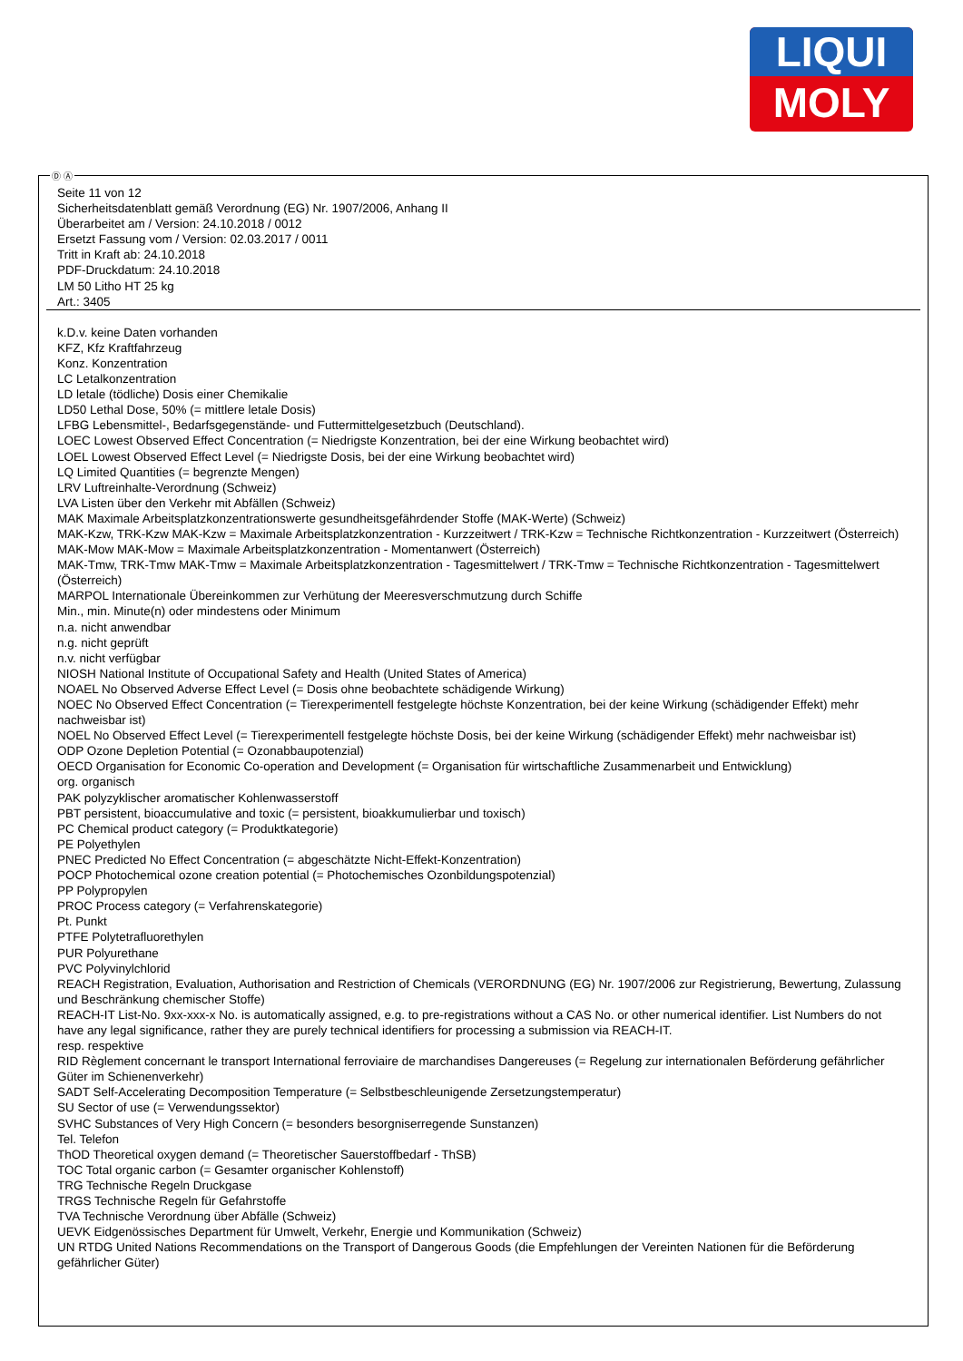LIQUI
MOLY
Ⓓ Ⓐ
Seite 11 von 12
Sicherheitsdatenblatt gemäß Verordnung (EG) Nr. 1907/2006, Anhang II
Überarbeitet am / Version: 24.10.2018 / 0012
Ersetzt Fassung vom / Version: 02.03.2017 / 0011
Tritt in Kraft ab: 24.10.2018
PDF-Druckdatum: 24.10.2018
LM 50 Litho HT 25 kg
Art.: 3405
k.D.v. keine Daten vorhanden
KFZ, Kfz Kraftfahrzeug
Konz. Konzentration
LC Letalkonzentration
LD letale (tödliche) Dosis einer Chemikalie
LD50 Lethal Dose, 50% (= mittlere letale Dosis)
LFBG Lebensmittel-, Bedarfsgegenstände- und Futtermittelgesetzbuch (Deutschland).
LOEC Lowest Observed Effect Concentration (= Niedrigste Konzentration, bei der eine Wirkung beobachtet wird)
LOEL Lowest Observed Effect Level (= Niedrigste Dosis, bei der eine Wirkung beobachtet wird)
LQ Limited Quantities (= begrenzte Mengen)
LRV Luftreinhalte-Verordnung (Schweiz)
LVA Listen über den Verkehr mit Abfällen (Schweiz)
MAK Maximale Arbeitsplatzkonzentrationswerte gesundheitsgefährdender Stoffe (MAK-Werte) (Schweiz)
MAK-Kzw, TRK-Kzw MAK-Kzw = Maximale Arbeitsplatzkonzentration - Kurzzeitwert / TRK-Kzw = Technische Richtkonzentration - Kurzzeitwert (Österreich)
MAK-Mow MAK-Mow = Maximale Arbeitsplatzkonzentration - Momentanwert (Österreich)
MAK-Tmw, TRK-Tmw MAK-Tmw = Maximale Arbeitsplatzkonzentration - Tagesmittelwert / TRK-Tmw = Technische Richtkonzentration - Tagesmittelwert (Österreich)
MARPOL Internationale Übereinkommen zur Verhütung der Meeresverschmutzung durch Schiffe
Min., min. Minute(n) oder mindestens oder Minimum
n.a. nicht anwendbar
n.g. nicht geprüft
n.v. nicht verfügbar
NIOSH National Institute of Occupational Safety and Health (United States of America)
NOAEL No Observed Adverse Effect Level (= Dosis ohne beobachtete schädigende Wirkung)
NOEC No Observed Effect Concentration (= Tierexperimentell festgelegte höchste Konzentration, bei der keine Wirkung (schädigender Effekt) mehr nachweisbar ist)
NOEL No Observed Effect Level (= Tierexperimentell festgelegte höchste Dosis, bei der keine Wirkung (schädigender Effekt) mehr nachweisbar ist)
ODP Ozone Depletion Potential (= Ozonabbaupotenzial)
OECD Organisation for Economic Co-operation and Development (= Organisation für wirtschaftliche Zusammenarbeit und Entwicklung)
org. organisch
PAK polyzyklischer aromatischer Kohlenwasserstoff
PBT persistent, bioaccumulative and toxic (= persistent, bioakkumulierbar und toxisch)
PC Chemical product category (= Produktkategorie)
PE Polyethylen
PNEC Predicted No Effect Concentration (= abgeschätzte Nicht-Effekt-Konzentration)
POCP Photochemical ozone creation potential (= Photochemisches Ozonbildungspotenzial)
PP Polypropylen
PROC Process category (= Verfahrenskategorie)
Pt. Punkt
PTFE Polytetrafluorethylen
PUR Polyurethane
PVC Polyvinylchlorid
REACH Registration, Evaluation, Authorisation and Restriction of Chemicals (VERORDNUNG (EG) Nr. 1907/2006 zur Registrierung, Bewertung, Zulassung und Beschränkung chemischer Stoffe)
REACH-IT List-No. 9xx-xxx-x No. is automatically assigned, e.g. to pre-registrations without a CAS No. or other numerical identifier. List Numbers do not have any legal significance, rather they are purely technical identifiers for processing a submission via REACH-IT.
resp. respektive
RID Règlement concernant le transport International ferroviaire de marchandises Dangereuses (= Regelung zur internationalen Beförderung gefährlicher Güter im Schienenverkehr)
SADT Self-Accelerating Decomposition Temperature (= Selbstbeschleunigende Zersetzungstemperatur)
SU Sector of use (= Verwendungssektor)
SVHC Substances of Very High Concern (= besonders besorgniserregende Sunstanzen)
Tel. Telefon
ThOD Theoretical oxygen demand (= Theoretischer Sauerstoffbedarf - ThSB)
TOC Total organic carbon (= Gesamter organischer Kohlenstoff)
TRG Technische Regeln Druckgase
TRGS Technische Regeln für Gefahrstoffe
TVA Technische Verordnung über Abfälle (Schweiz)
UEVK Eidgenössisches Department für Umwelt, Verkehr, Energie und Kommunikation (Schweiz)
UN RTDG United Nations Recommendations on the Transport of Dangerous Goods (die Empfehlungen der Vereinten Nationen für die Beförderung gefährlicher Güter)